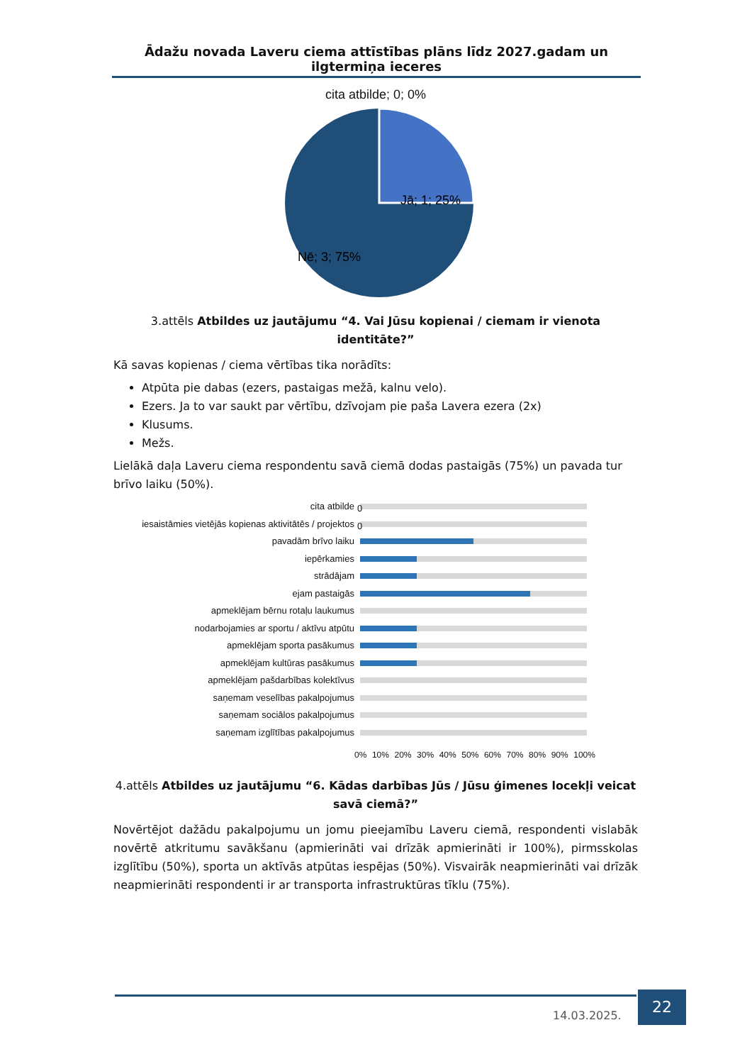Ādažu novada Laveru ciema attīstības plāns līdz 2027.gadam un ilgtermiņa ieceres
cita atbilde; 0; 0%
Jā; 1; 25%
Nē; 3; 75%
3.attēls Atbildes uz jautājumu “4. Vai Jūsu kopienai / ciemam ir vienota identitāte?”
Kā savas kopienas / ciema vērtības tika norādīts:
Atpūta pie dabas (ezers, pastaigas mežā, kalnu velo).
Ezers. Ja to var saukt par vērtību, dzīvojam pie paša Lavera ezera (2x)
Klusums.
Mežs.
Lielākā daļa Laveru ciema respondentu savā ciemā dodas pastaigās (75%) un pavada tur brīvo laiku (50%).
cita atbilde
0
iesaistāmies vietējās kopienas aktivitātēs / projektos
0
pavadām brīvo laiku
iepērkamies
strādājam
ejam pastaigās
apmeklējam bērnu rotaļu laukumus
nodarbojamies ar sportu / aktīvu atpūtu
apmeklējam sporta pasākumus
apmeklējam kultūras pasākumus
apmeklējam pašdarbības kolektīvus
saņemam veselības pakalpojumus
saņemam sociālos pakalpojumus
saņemam izglītības pakalpojumus
0% 10% 20% 30% 40% 50% 60% 70% 80% 90% 100%
4.attēls Atbildes uz jautājumu “6. Kādas darbības Jūs / Jūsu ģimenes locekļi veicat savā ciemā?”
Novērtējot dažādu pakalpojumu un jomu pieejamību Laveru ciemā, respondenti vislabāk novērtē atkritumu savākšanu (apmierināti vai drīzāk apmierināti ir 100%), pirmsskolas izglītību (50%), sporta un aktīvās atpūtas iespējas (50%). Visvairāk neapmierināti vai drīzāk neapmierināti respondenti ir ar transporta infrastruktūras tīklu (75%).
14.03.2025.
22